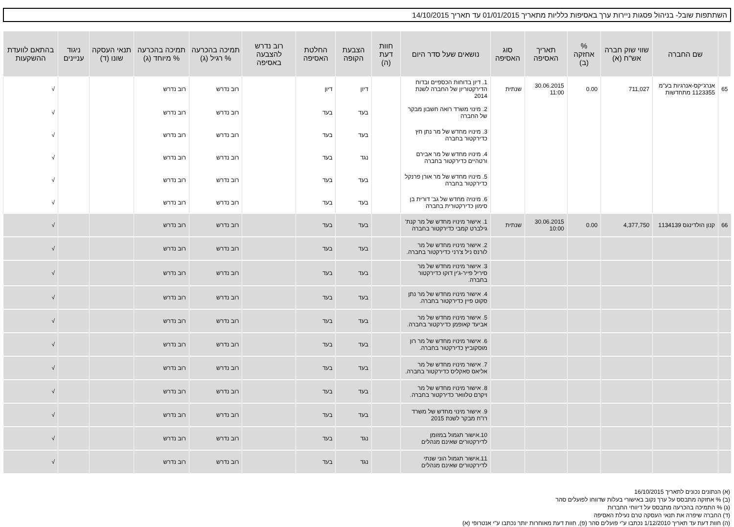השתתפות שובל- בניהול פסגות ניירות ערך באסיפות כלליות מתאריך 01/01/2015 עד תאריך 14/10/2015
| | שם החברה | שווי שוק חברה אש"ח (א) | % אחזקה (ב) | תאריך האסיפה | סוג האסיפה | נושאים שעל סדר היום | חוות דעת (ה) | הצבעת הקופה | החלטת האסיפה | רוב נדרש להצבעה באסיפה | תמיכה בהכרעה % רגיל (ג) | תמיכה בהכרעה % מיוחד (ג) | תנאי העסקה שונו (ד) | ניגוד עניינים | בהתאם לוועדת ההשקעות |
| --- | --- | --- | --- | --- | --- | --- | --- | --- | --- | --- | --- | --- | --- | --- | --- |
| 65 | אנרג'יקס-אנרגיות בע"מ 1123355 מתחדשות | 711,027 | 0.00 | 30.06.2015 11:00 | שנתית | 1. דיון בדוחות הכספיים ובדוח הדירקטוריון של החברה לשנת 2014 | | דיון | דיון | | רוב נדרש | רוב נדרש | | | √ |
| | | | | | | 2. מינוי משרד רואה חשבון מבקר של החברה | | בעד | בעד | | רוב נדרש | רוב נדרש | | | √ |
| | | | | | | 3. מינויו מחדש של מר נתן חץ כדירקטור בחברה | | בעד | בעד | | רוב נדרש | רוב נדרש | | | √ |
| | | | | | | 4. מינויו מחדש של מר אבירם ורטהיים כדירקטור בחברה | | נגד | בעד | | רוב נדרש | רוב נדרש | | | √ |
| | | | | | | 5. מינויו מחדש של מר אורן פרנקל כדירקטור בחברה | | בעד | בעד | | רוב נדרש | רוב נדרש | | | √ |
| | | | | | | 6. מינויה מחדש של גב' דורית בן סימון כדירקטורית בחברה | | בעד | בעד | | רוב נדרש | רוב נדרש | | | √ |
| 66 | קנון הולדינגס 1134139 | 4,377,750 | 0.00 | 30.06.2015 10:00 | שנתית | 1. אישור מינויו מחדש של מר קנת' גילברט קמבי כדירקטור בחברה | | בעד | בעד | | רוב נדרש | רוב נדרש | | | √ |
| | | | | | | 2. אישור מינויו מחדש של מר לורנס ניל צ'רני כדירקטור בחברה. | | בעד | בעד | | רוב נדרש | רוב נדרש | | | √ |
| | | | | | | 3. אישור מינויו מחדש של מר סיריל פייר-ג'ין דוקו כדירקטור בחברה. | | בעד | בעד | | רוב נדרש | רוב נדרש | | | √ |
| | | | | | | 4. אישור מינויו מחדש של מר נתן סקוט פיין כדירקטור בחברה. | | בעד | בעד | | רוב נדרש | רוב נדרש | | | √ |
| | | | | | | 5. אישור מינויו מחדש של מר אביעד קאופמן כדירקטור בחברה. | | בעד | בעד | | רוב נדרש | רוב נדרש | | | √ |
| | | | | | | 6. אישור מינויו מחדש של מר רון מוסקוביץ כדירקטור בחברה. | | בעד | בעד | | רוב נדרש | רוב נדרש | | | √ |
| | | | | | | 7. אישור מינויו מחדש של מר אליאס סאקליס כדירקטור בחברה. | | בעד | בעד | | רוב נדרש | רוב נדרש | | | √ |
| | | | | | | 8. אישור מינויו מחדש של מר ויקרם טלוואר כדירקטור בחברה. | | בעד | בעד | | רוב נדרש | רוב נדרש | | | √ |
| | | | | | | 9. אישור מינוי מחדש של משרד רו"ח מבקר לשנת 2015 | | בעד | בעד | | רוב נדרש | רוב נדרש | | | √ |
| | | | | | | 10.אישור תגמול במזומן לדירקטורים שאינם מנהלים | | נגד | בעד | | רוב נדרש | רוב נדרש | | | √ |
| | | | | | | 11.אישור תגמול הוני שנתי לדירקטורים שאינם מנהלים | | נגד | בעד | | רוב נדרש | רוב נדרש | | | √ |
(א) הנתונים נכונים לתאריך 16/10/2015
(ב) % אחזקה מתבסס על ערך נקוב באישורי בעלות שדווחו לפועלים סהר
(ג) % התמיכה בהכרעה מתבסס על דיווחי החברות
(ד) החברה שיפרה את תנאי העסקה טרם נעילת האסיפה
(ה) חוות דעת עד תאריך 1/12/2010 נכתבו ע"י פועלים סהר (פ), חוות דעת מאוחרות יותר נכתבו ע"י אנטרופי (א)